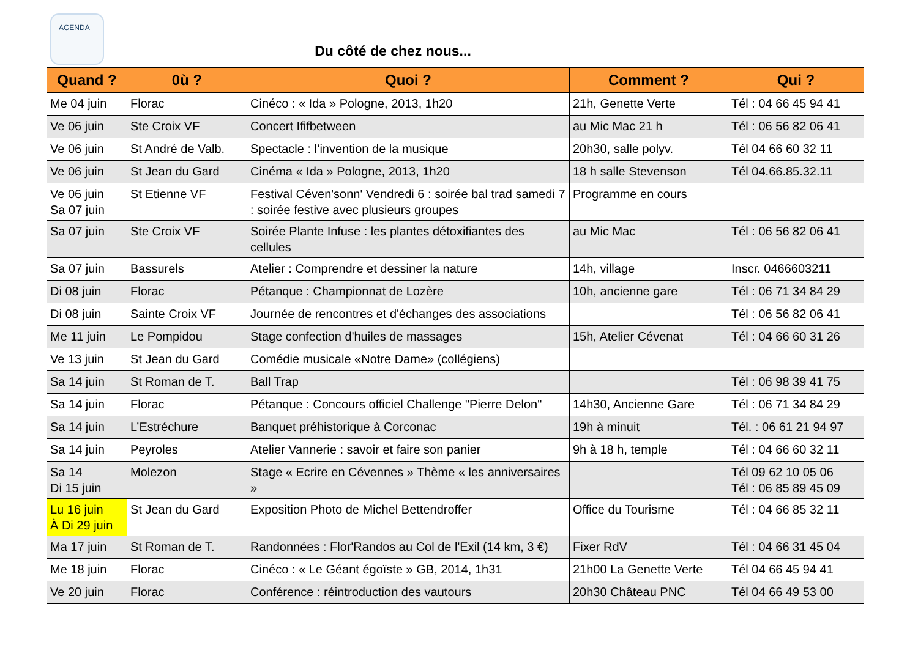AGENDA
Du côté de chez nous...
| Quand ? | 0ù ? | Quoi ? | Comment ? | Qui ? |
| --- | --- | --- | --- | --- |
| Me 04 juin | Florac | Cinéco : « Ida » Pologne, 2013, 1h20 | 21h, Genette Verte | Tél : 04 66 45 94 41 |
| Ve 06 juin | Ste Croix VF | Concert Ififbetween | au Mic Mac 21 h | Tél : 06 56 82 06 41 |
| Ve 06 juin | St André de Valb. | Spectacle : l’invention de la musique | 20h30, salle polyv. | Tél 04 66 60 32 11 |
| Ve 06 juin | St Jean du Gard | Cinéma « Ida » Pologne, 2013, 1h20 | 18 h salle Stevenson | Tél 04.66.85.32.11 |
| Ve 06 juin Sa 07 juin | St Etienne VF | Festival Céven'sonn' Vendredi 6 : soirée bal trad samedi 7 : soirée festive avec plusieurs groupes | Programme en cours | |
| Sa 07 juin | Ste Croix VF | Soirée Plante Infuse : les plantes détoxifiantes des cellules | au Mic Mac | Tél : 06 56 82 06 41 |
| Sa 07 juin | Bassurels | Atelier : Comprendre et dessiner la nature | 14h, village | Inscr. 0466603211 |
| Di 08 juin | Florac | Pétanque : Championnat de Lozère | 10h, ancienne gare | Tél : 06 71 34 84 29 |
| Di 08 juin | Sainte Croix VF | Journée de rencontres et d'échanges des associations | | Tél : 06 56 82 06 41 |
| Me 11 juin | Le Pompidou | Stage confection d'huiles de massages | 15h, Atelier Cévenat | Tél : 04 66 60 31 26 |
| Ve 13 juin | St Jean du Gard | Comédie musicale «Notre Dame» (collégiens) | | |
| Sa 14 juin | St Roman de T. | Ball Trap | | Tél : 06 98 39 41 75 |
| Sa 14 juin | Florac | Pétanque : Concours officiel Challenge "Pierre Delon" | 14h30, Ancienne Gare | Tél : 06 71 34 84 29 |
| Sa 14 juin | L’Estréchure | Banquet préhistorique à Corconac | 19h à minuit | Tél. : 06 61 21 94 97 |
| Sa 14 juin | Peyroles | Atelier Vannerie : savoir et faire son panier | 9h à 18 h, temple | Tél : 04 66 60 32 11 |
| Sa 14 Di 15 juin | Molezon | Stage « Ecrire en Cévennes » Thème « les anniversaires » | | Tél 09 62 10 05 06 Tél : 06 85 89 45 09 |
| Lu 16 juin À Di 29 juin | St Jean du Gard | Exposition Photo de Michel Bettendroffer | Office du Tourisme | Tél : 04 66 85 32 11 |
| Ma 17 juin | St Roman de T. | Randonnées : Flor'Randos au Col de l'Exil (14 km, 3 €) | Fixer RdV | Tél : 04 66 31 45 04 |
| Me 18 juin | Florac | Cinéco : « Le Géant égoïste » GB, 2014, 1h31 | 21h00 La Genette Verte | Tél 04 66 45 94 41 |
| Ve 20 juin | Florac | Conférence : réintroduction des vautours | 20h30 Château PNC | Tél 04 66 49 53 00 |